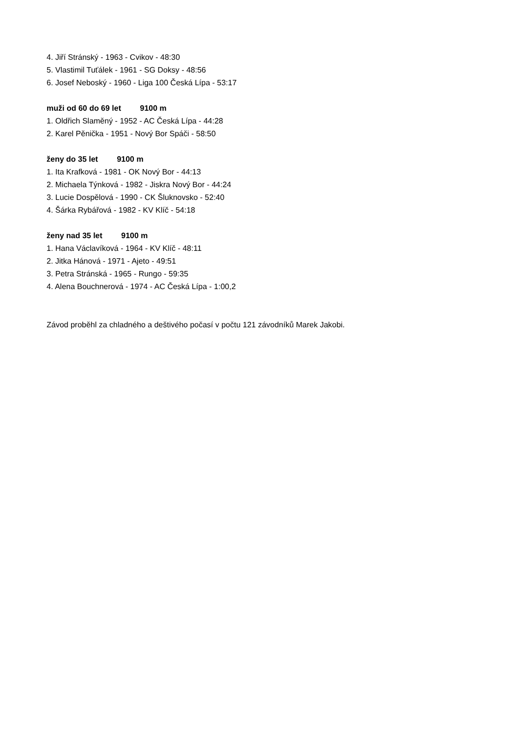4. Jiří Stránský - 1963 - Cvikov - 48:30
5. Vlastimil Tuťálek - 1961 - SG Doksy - 48:56
6. Josef Neboský - 1960 - Liga 100 Česká Lípa - 53:17
muži od 60 do 69 let 9100 m
1. Oldřich Slaměný - 1952 - AC Česká Lípa - 44:28
2. Karel Pěnička - 1951 - Nový Bor Spáči - 58:50
ženy do 35 let 9100 m
1. Ita Krafková - 1981 - OK Nový Bor - 44:13
2. Michaela Týnková - 1982 - Jiskra Nový Bor - 44:24
3. Lucie Dospělová - 1990 - CK Šluknovsko - 52:40
4. Šárka Rybářová - 1982 - KV Klíč - 54:18
ženy nad 35 let 9100 m
1. Hana Václavíková - 1964 - KV Klíč - 48:11
2. Jitka Hánová - 1971 - Ajeto - 49:51
3. Petra Stránská - 1965 - Rungo - 59:35
4. Alena Bouchnerová - 1974 - AC Česká Lípa - 1:00,2
Závod proběhl za chladného a deštivého počasí v počtu 121 závodníků Marek Jakobi.